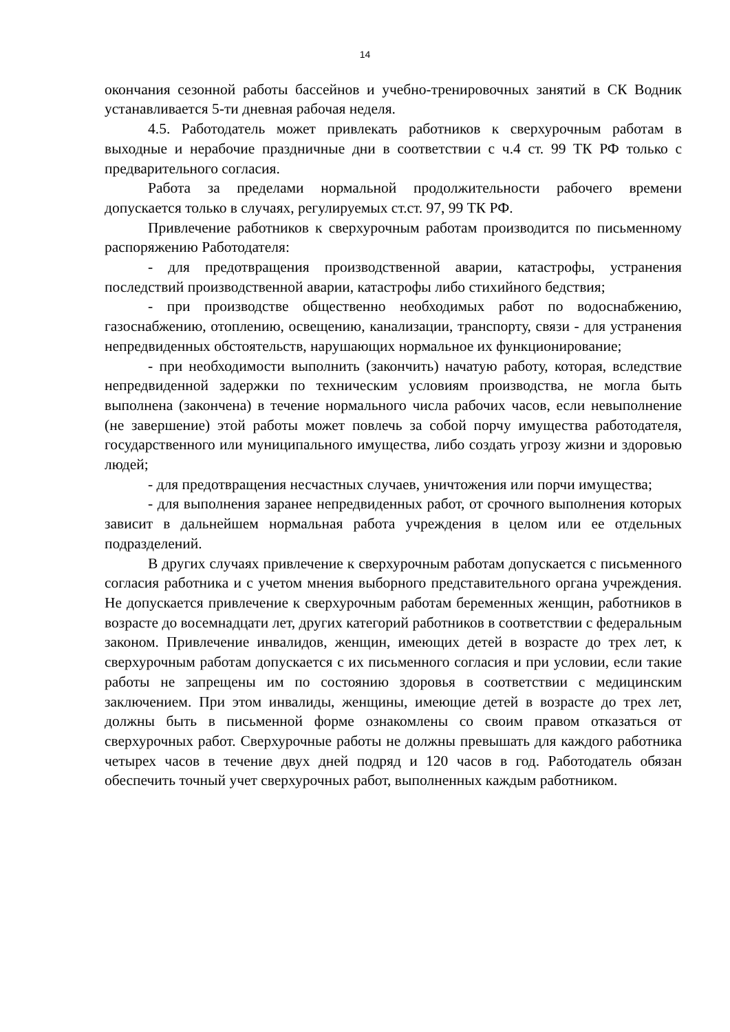14
окончания сезонной работы бассейнов и учебно-тренировочных занятий в СК Водник устанавливается 5-ти дневная рабочая неделя.
4.5. Работодатель может привлекать работников к сверхурочным работам в выходные и нерабочие праздничные дни в соответствии с ч.4 ст. 99 ТК РФ только с предварительного согласия.
Работа за пределами нормальной продолжительности рабочего времени допускается только в случаях, регулируемых ст.ст. 97, 99 ТК РФ.
Привлечение работников к сверхурочным работам производится по письменному распоряжению Работодателя:
- для предотвращения производственной аварии, катастрофы, устранения последствий производственной аварии, катастрофы либо стихийного бедствия;
- при производстве общественно необходимых работ по водоснабжению, газоснабжению, отоплению, освещению, канализации, транспорту, связи - для устранения непредвиденных обстоятельств, нарушающих нормальное их функционирование;
- при необходимости выполнить (закончить) начатую работу, которая, вследствие непредвиденной задержки по техническим условиям производства, не могла быть выполнена (закончена) в течение нормального числа рабочих часов, если невыполнение (не завершение) этой работы может повлечь за собой порчу имущества работодателя, государственного или муниципального имущества, либо создать угрозу жизни и здоровью людей;
- для предотвращения несчастных случаев, уничтожения или порчи имущества;
- для выполнения заранее непредвиденных работ, от срочного выполнения которых зависит в дальнейшем нормальная работа учреждения в целом или ее отдельных подразделений.
В других случаях привлечение к сверхурочным работам допускается с письменного согласия работника и с учетом мнения выборного представительного органа учреждения. Не допускается привлечение к сверхурочным работам беременных женщин, работников в возрасте до восемнадцати лет, других категорий работников в соответствии с федеральным законом. Привлечение инвалидов, женщин, имеющих детей в возрасте до трех лет, к сверхурочным работам допускается с их письменного согласия и при условии, если такие работы не запрещены им по состоянию здоровья в соответствии с медицинским заключением. При этом инвалиды, женщины, имеющие детей в возрасте до трех лет, должны быть в письменной форме ознакомлены со своим правом отказаться от сверхурочных работ. Сверхурочные работы не должны превышать для каждого работника четырех часов в течение двух дней подряд и 120 часов в год. Работодатель обязан обеспечить точный учет сверхурочных работ, выполненных каждым работником.